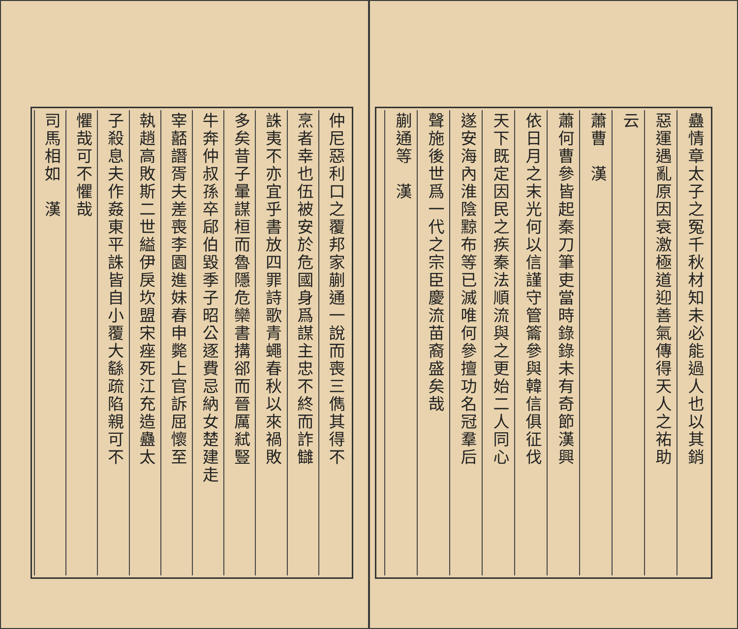仲尼惡利口之覆邦家蒯通一說而喪三儁其得不
烹者幸也伍被安於危國身爲謀主忠不終而詐讎
誅夷不亦宜乎書放四罪詩歌青蠅春秋以來禍敗
多矣昔子暈謀桓而魯隱危欒書搆郤而晉厲弒豎
牛奔仲叔孫卒郈伯毀季子昭公逐費忌納女楚建走
宰嚭譖胥夫差喪李園進妹春申斃上官訴屈懷至
執趙高敗斯二世縊伊戾坎盟宋痤死江充造蠱太
子殺息夫作姦東平誅皆自小覆大繇疏陷親可不
懼哉可不懼哉
司馬相如　漢
蠱情章太子之冤千秋材知未必能過人也以其銷
惡運遇亂原因衰激極道迎善氣傳得天人之祐助
云
蕭曹　漢
蕭何曹參皆起秦刀筆吏當時錄錄未有奇節漢興
依日月之末光何以信謹守管籥參與韓信俱征伐
天下既定因民之疾秦法順流與之更始二人同心
遂安海內淮陰黥布等已滅唯何參擅功名冠羣后
聲施後世爲一代之宗臣慶流苗裔盛矣哉
蒯通等　漢